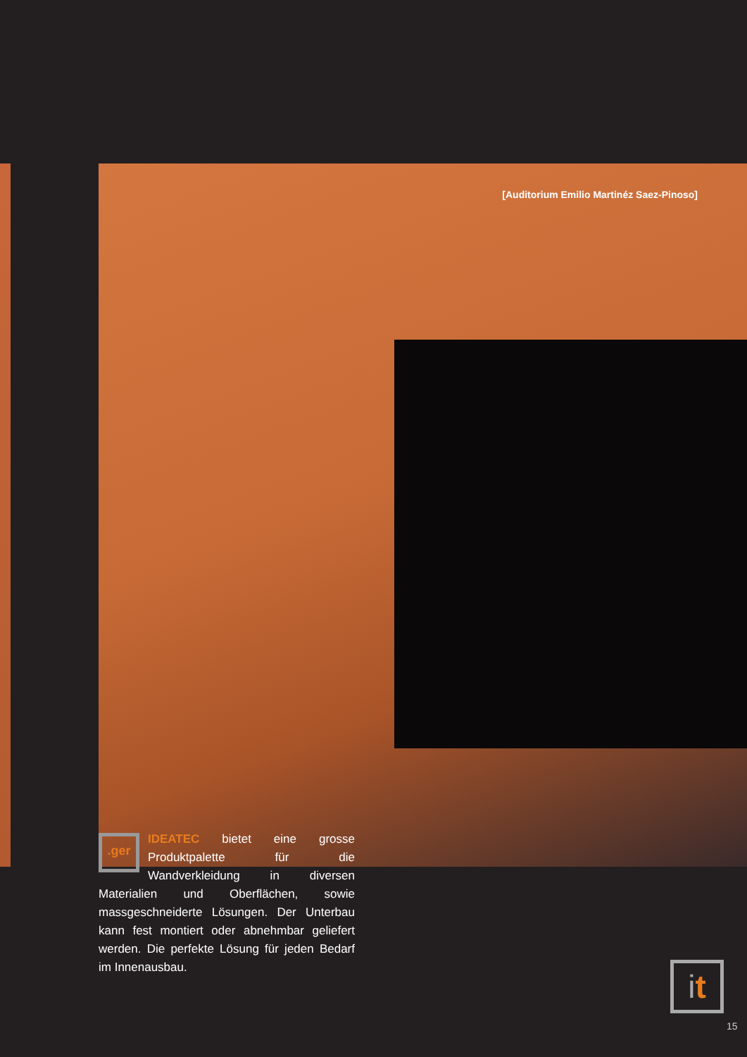[Auditorium Emilio Martinéz Saez-Pinoso]
.ger
IDEATEC bietet eine grosse Produktpalette für die Wandverkleidung in diversen Materialien und Oberflächen, sowie massgeschneiderte Lösungen. Der Unterbau kann fest montiert oder abnehmbar geliefert werden. Die perfekte Lösung für jeden Bedarf im Innenausbau.
it
15